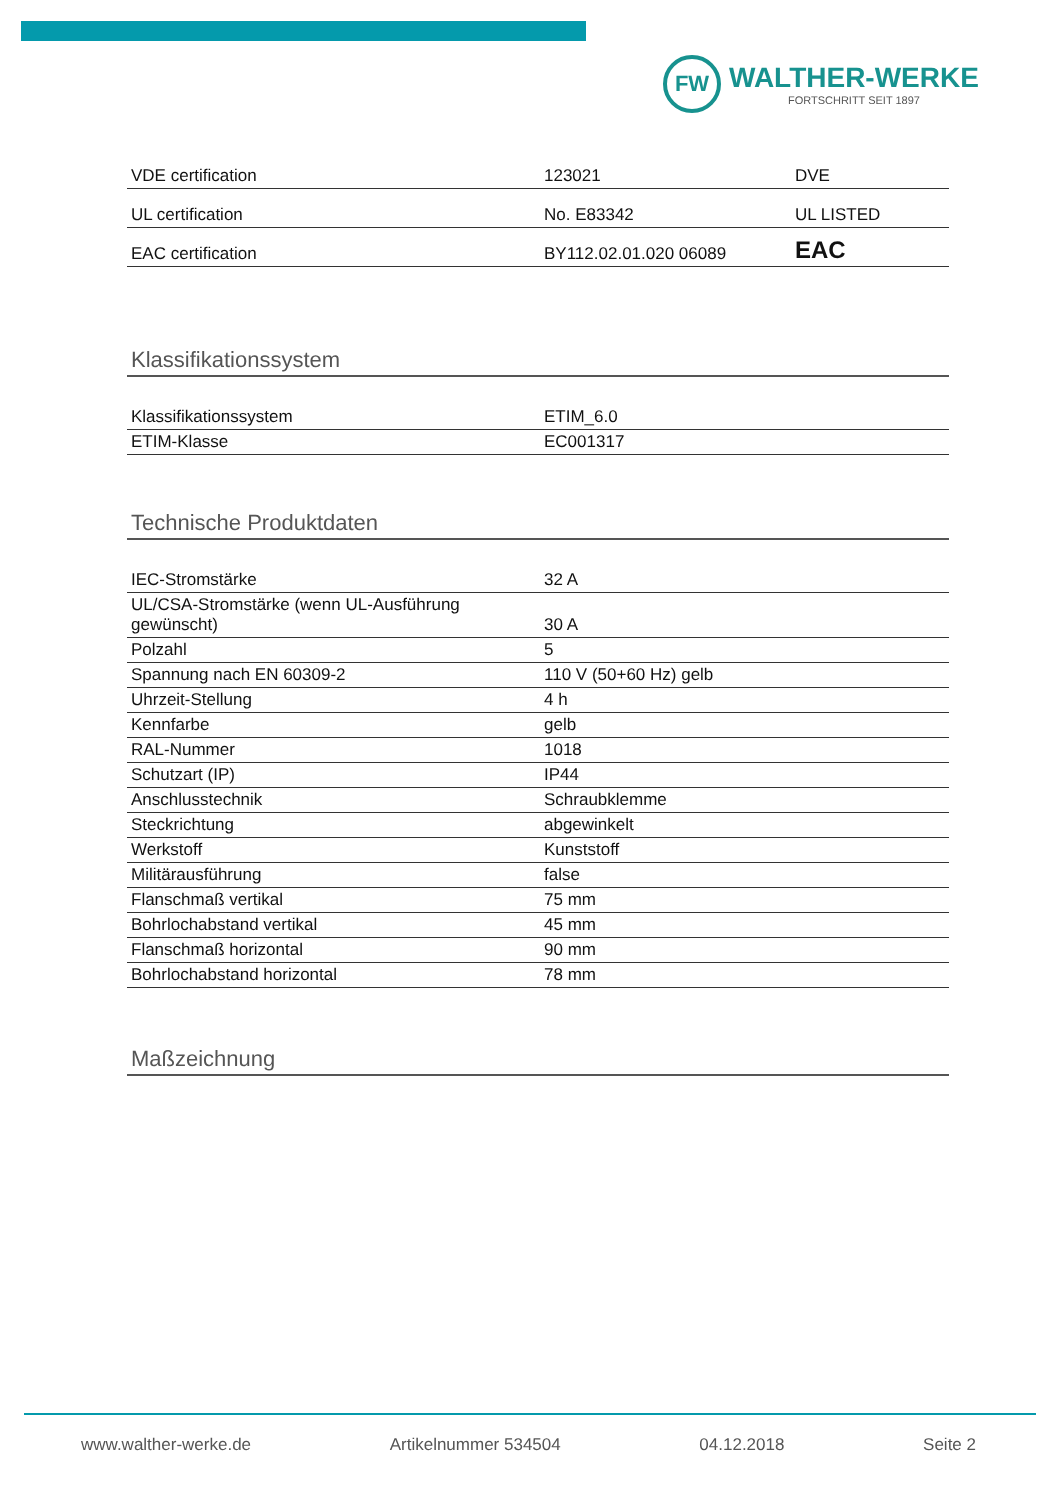FW
WALTHER-WERKE
FORTSCHRITT SEIT 1897
| VDE certification | 123021 | DVE |
| UL certification | No. E83342 | UL LISTED |
| EAC certification | BY112.02.01.020 06089 | EAC |
Klassifikationssystem
| Klassifikationssystem | ETIM_6.0 |
| ETIM-Klasse | EC001317 |
Technische Produktdaten
| IEC-Stromstärke | 32 A |
| UL/CSA-Stromstärke (wenn UL-Ausführung gewünscht) | 30 A |
| Polzahl | 5 |
| Spannung nach EN 60309-2 | 110 V (50+60 Hz) gelb |
| Uhrzeit-Stellung | 4 h |
| Kennfarbe | gelb |
| RAL-Nummer | 1018 |
| Schutzart (IP) | IP44 |
| Anschlusstechnik | Schraubklemme |
| Steckrichtung | abgewinkelt |
| Werkstoff | Kunststoff |
| Militärausführung | false |
| Flanschmaß vertikal | 75 mm |
| Bohrlochabstand vertikal | 45 mm |
| Flanschmaß horizontal | 90 mm |
| Bohrlochabstand horizontal | 78 mm |
Maßzeichnung
www.walther-werke.de Artikelnummer 534504 04.12.2018 Seite 2